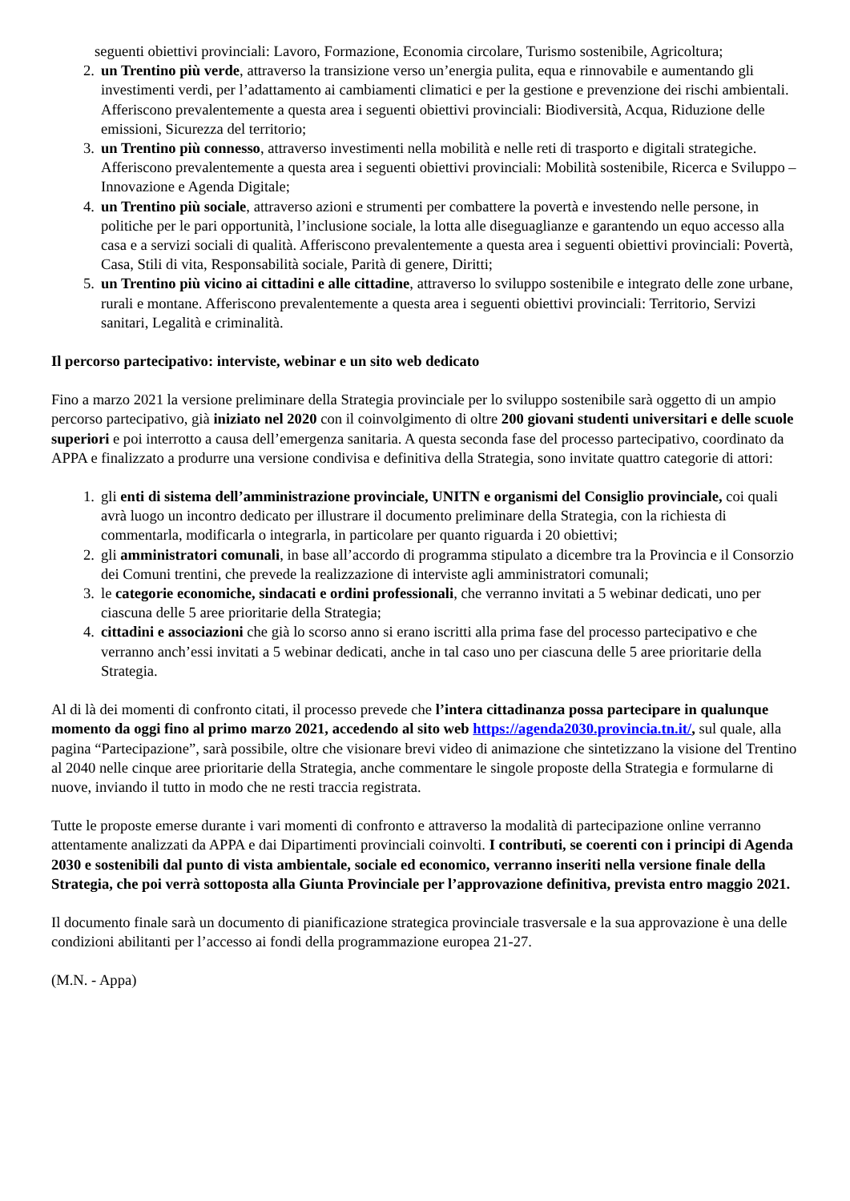seguenti obiettivi provinciali: Lavoro, Formazione, Economia circolare, Turismo sostenibile, Agricoltura;
2. un Trentino più verde, attraverso la transizione verso un’energia pulita, equa e rinnovabile e aumentando gli investimenti verdi, per l’adattamento ai cambiamenti climatici e per la gestione e prevenzione dei rischi ambientali. Afferiscono prevalentemente a questa area i seguenti obiettivi provinciali: Biodiversità, Acqua, Riduzione delle emissioni, Sicurezza del territorio;
3. un Trentino più connesso, attraverso investimenti nella mobilità e nelle reti di trasporto e digitali strategiche. Afferiscono prevalentemente a questa area i seguenti obiettivi provinciali: Mobilità sostenibile, Ricerca e Sviluppo – Innovazione e Agenda Digitale;
4. un Trentino più sociale, attraverso azioni e strumenti per combattere la povertà e investendo nelle persone, in politiche per le pari opportunità, l’inclusione sociale, la lotta alle diseguaglianze e garantendo un equo accesso alla casa e a servizi sociali di qualità. Afferiscono prevalentemente a questa area i seguenti obiettivi provinciali: Povertà, Casa, Stili di vita, Responsabilità sociale, Parità di genere, Diritti;
5. un Trentino più vicino ai cittadini e alle cittadine, attraverso lo sviluppo sostenibile e integrato delle zone urbane, rurali e montane. Afferiscono prevalentemente a questa area i seguenti obiettivi provinciali: Territorio, Servizi sanitari, Legalità e criminalità.
Il percorso partecipativo: interviste, webinar e un sito web dedicato
Fino a marzo 2021 la versione preliminare della Strategia provinciale per lo sviluppo sostenibile sarà oggetto di un ampio percorso partecipativo, già iniziato nel 2020 con il coinvolgimento di oltre 200 giovani studenti universitari e delle scuole superiori e poi interrotto a causa dell’emergenza sanitaria. A questa seconda fase del processo partecipativo, coordinato da APPA e finalizzato a produrre una versione condivisa e definitiva della Strategia, sono invitate quattro categorie di attori:
1. gli enti di sistema dell’amministrazione provinciale, UNITN e organismi del Consiglio provinciale, coi quali avrà luogo un incontro dedicato per illustrare il documento preliminare della Strategia, con la richiesta di commentarla, modificarla o integrarla, in particolare per quanto riguarda i 20 obiettivi;
2. gli amministratori comunali, in base all’accordo di programma stipulato a dicembre tra la Provincia e il Consorzio dei Comuni trentini, che prevede la realizzazione di interviste agli amministratori comunali;
3. le categorie economiche, sindacati e ordini professionali, che verranno invitati a 5 webinar dedicati, uno per ciascuna delle 5 aree prioritarie della Strategia;
4. cittadini e associazioni che già lo scorso anno si erano iscritti alla prima fase del processo partecipativo e che verranno anch’essi invitati a 5 webinar dedicati, anche in tal caso uno per ciascuna delle 5 aree prioritarie della Strategia.
Al di là dei momenti di confronto citati, il processo prevede che l’intera cittadinanza possa partecipare in qualunque momento da oggi fino al primo marzo 2021, accedendo al sito web https://agenda2030.provincia.tn.it/, sul quale, alla pagina “Partecipazione”, sarà possibile, oltre che visionare brevi video di animazione che sintetizzano la visione del Trentino al 2040 nelle cinque aree prioritarie della Strategia, anche commentare le singole proposte della Strategia e formularne di nuove, inviando il tutto in modo che ne resti traccia registrata.
Tutte le proposte emerse durante i vari momenti di confronto e attraverso la modalità di partecipazione online verranno attentamente analizzati da APPA e dai Dipartimenti provinciali coinvolti. I contributi, se coerenti con i principi di Agenda 2030 e sostenibili dal punto di vista ambientale, sociale ed economico, verranno inseriti nella versione finale della Strategia, che poi verrà sottoposta alla Giunta Provinciale per l’approvazione definitiva, prevista entro maggio 2021.
Il documento finale sarà un documento di pianificazione strategica provinciale trasversale e la sua approvazione è una delle condizioni abilitanti per l’accesso ai fondi della programmazione europea 21-27.
(M.N. - Appa)